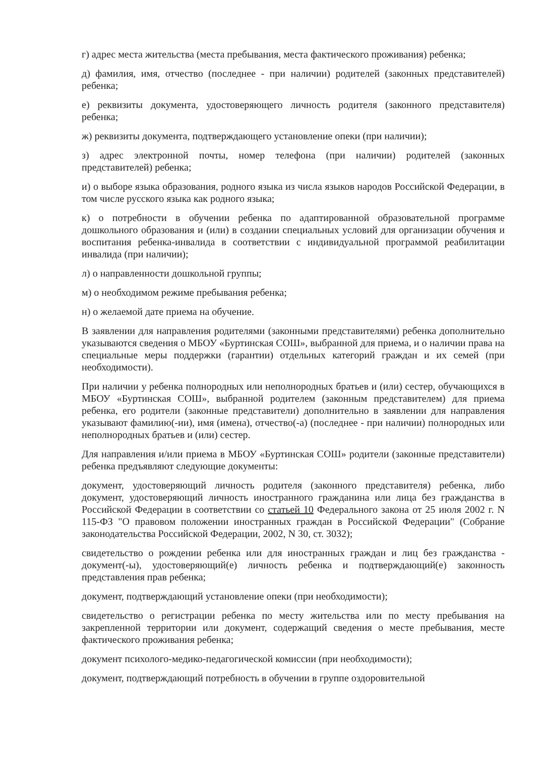г) адрес места жительства (места пребывания, места фактического проживания) ребенка;
д) фамилия, имя, отчество (последнее - при наличии) родителей (законных представителей) ребенка;
е) реквизиты документа, удостоверяющего личность родителя (законного представителя) ребенка;
ж) реквизиты документа, подтверждающего установление опеки (при наличии);
з) адрес электронной почты, номер телефона (при наличии) родителей (законных представителей) ребенка;
и) о выборе языка образования, родного языка из числа языков народов Российской Федерации, в том числе русского языка как родного языка;
к) о потребности в обучении ребенка по адаптированной образовательной программе дошкольного образования и (или) в создании специальных условий для организации обучения и воспитания ребенка-инвалида в соответствии с индивидуальной программой реабилитации инвалида (при наличии);
л) о направленности дошкольной группы;
м) о необходимом режиме пребывания ребенка;
н) о желаемой дате приема на обучение.
В заявлении для направления родителями (законными представителями) ребенка дополнительно указываются сведения о МБОУ «Буртинская СОШ», выбранной для приема, и о наличии права на специальные меры поддержки (гарантии) отдельных категорий граждан и их семей (при необходимости).
При наличии у ребенка полнородных или неполнородных братьев и (или) сестер, обучающихся в МБОУ «Буртинская СОШ», выбранной родителем (законным представителем) для приема ребенка, его родители (законные представители) дополнительно в заявлении для направления указывают фамилию(-ии), имя (имена), отчество(-а) (последнее - при наличии) полнородных или неполнородных братьев и (или) сестер.
Для направления и/или приема в МБОУ «Буртинская СОШ» родители (законные представители) ребенка предъявляют следующие документы:
документ, удостоверяющий личность родителя (законного представителя) ребенка, либо документ, удостоверяющий личность иностранного гражданина или лица без гражданства в Российской Федерации в соответствии со статьей 10 Федерального закона от 25 июля 2002 г. N 115-ФЗ "О правовом положении иностранных граждан в Российской Федерации" (Собрание законодательства Российской Федерации, 2002, N 30, ст. 3032);
свидетельство о рождении ребенка или для иностранных граждан и лиц без гражданства - документ(-ы), удостоверяющий(е) личность ребенка и подтверждающий(е) законность представления прав ребенка;
документ, подтверждающий установление опеки (при необходимости);
свидетельство о регистрации ребенка по месту жительства или по месту пребывания на закрепленной территории или документ, содержащий сведения о месте пребывания, месте фактического проживания ребенка;
документ психолого-медико-педагогической комиссии (при необходимости);
документ, подтверждающий потребность в обучении в группе оздоровительной